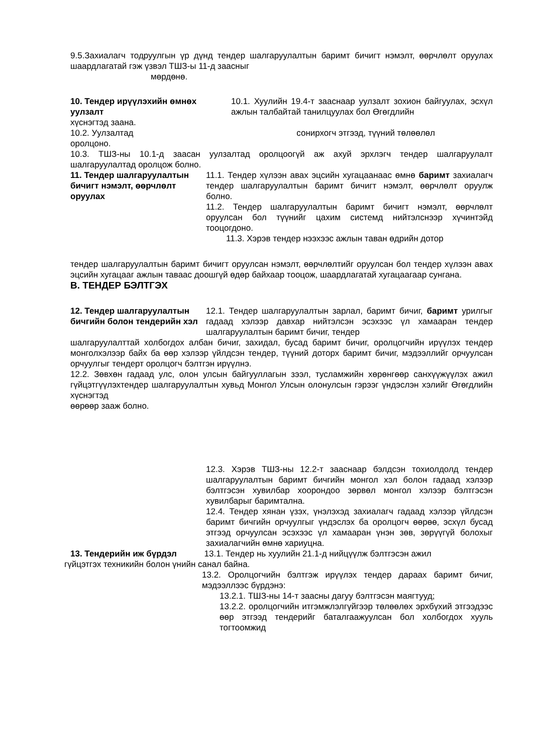9.5.Захиалагч тодруулгын үр дүнд тендер шалгаруулалтын баримт бичигт нэмэлт, өөрчлөлт оруулах шаардлагатай гэж үзвэл ТШЗ-ы 11-д заасныг
мөрдөнө.
10. Тендер ирүүлэхийн өмнөх уулзалт
10.1. Хуулийн 19.4-т заасна­ар уулзалт зохион байгуулах, эсхүл ажлын талбайтай танилцуулах бол Өгөгдлийн
хүснэгтэд заана.
10.2. Уулзалтад сонирхогч этгээд, түүний төлөөлөл
оролцоно.
10.3. ТШЗ-ны 10.1-д заасан уулзалтад оролцоогүй аж ахуй эрхлэгч тендер шалгаруулалт шалгаруулалтад оролцож болно.
11. Тендер шалгаруулалтын бичигт нэмэлт, өөрчлөлт оруулах
11.1. Тендер хүлээн авах эцсийн хугацаанаас өмнө баримт захиалагч тендер шалгаруулалтын баримт бичигт нэмэлт, өөрчлөлт оруулж болно.
11.2. Тендер шалгаруулалтын баримт бичигт нэмэлт, өөрчлөлт оруулсан бол түүнийг цахим системд нийтэлснээр хүчинтэйд тооцогдоно.
11.3. Хэрэв тендер нээхээс ажлын таван өдрийн дотор
тендер шалгаруулалтын баримт бичигт оруулсан нэмэлт, өөрчлөлтийг оруулсан бол тендер хүлээн авах эцсийн хугацааг ажлын таваас доошгүй өдөр байхаар тооцож, шаардлагатай хугацаагаар сунгана.
В. ТЕНДЕР БЭЛТГЭХ
12. Тендер шалгаруулалтын бичгийн болон тендерийн хэл
12.1. Тендер шалгаруулалтын зарлал, баримт бичиг, баримт урилгыг гадаад хэлээр давхар нийтэлсэн эсэхээс үл хамааран тендер шалгаруулалтын баримт бичиг, тендер
шалгаруулалттай холбогдох албан бичиг, захидал, бусад баримт бичиг, оролцогчийн ирүүлэх тендер монголхэлээр байх ба өөр хэлээр үйлдсэн тендер, түүний доторх баримт бичиг, мэдээллийг орчуулсан орчуулгыг тендерт оролцогч бэлтгэн ирүүлнэ.
12.2. Зөвхөн гадаад улс, олон улсын байгууллагын зээл, тусламжийн хөрөнгөөр санхүүжүүлэх ажил гүйцэтгүүлэхтендер шалгаруулалтын хувьд Монгол Улсын олонулсын гэрээг үндэслэн хэлийг Өгөгдлийн хүснэгтэд
өөрөөр зааж болно.
12.3. Хэрэв ТШЗ-ны 12.2-т заасна­ар бэлдсэн тохиолдолд тендер шалгаруулалтын баримт бичгийн монгол хэл болон гадаад хэлээр бэлтгэсэн хувилбар хоорондоо зөрвөл монгол хэлээр бэлтгэсэн хувилбарыг баримтална.
12.4. Тендер хянан үзэх, үнэлэхэд захиалагч гадаад хэлээр үйлдсэн баримт бичгийн орчуулгыг үндэслэх ба оролцогч өөрөө, эсхүл бусад этгээд орчуулсан эсэхээс үл хамааран үнэн зөв, зөрүүгүй болохыг захиалагчийн өмнө хариуцна.
13. Тендерийн иж бүрдэл 13.1. Тендер нь хуулийн 21.1-д нийцүүлж бэлтгэсэн ажил
гүйцэтгэх техникийн болон үнийн санал байна.
13.2. Оролцогчийн бэлтгэж ирүүлэх тендер дараах баримт бичиг, мэдээллээс бүрдэнэ:
13.2.1. ТШЗ-ны 14-т заасны дагуу бэлтгэсэн маягтууд;
13.2.2. оролцогчийн итгэмжлэлгүйгээр төлөөлөх эрхбүхий этгээдээс өөр этгээд тендерийг баталгаажуулсан бол холбогдох хууль тогтоомжид